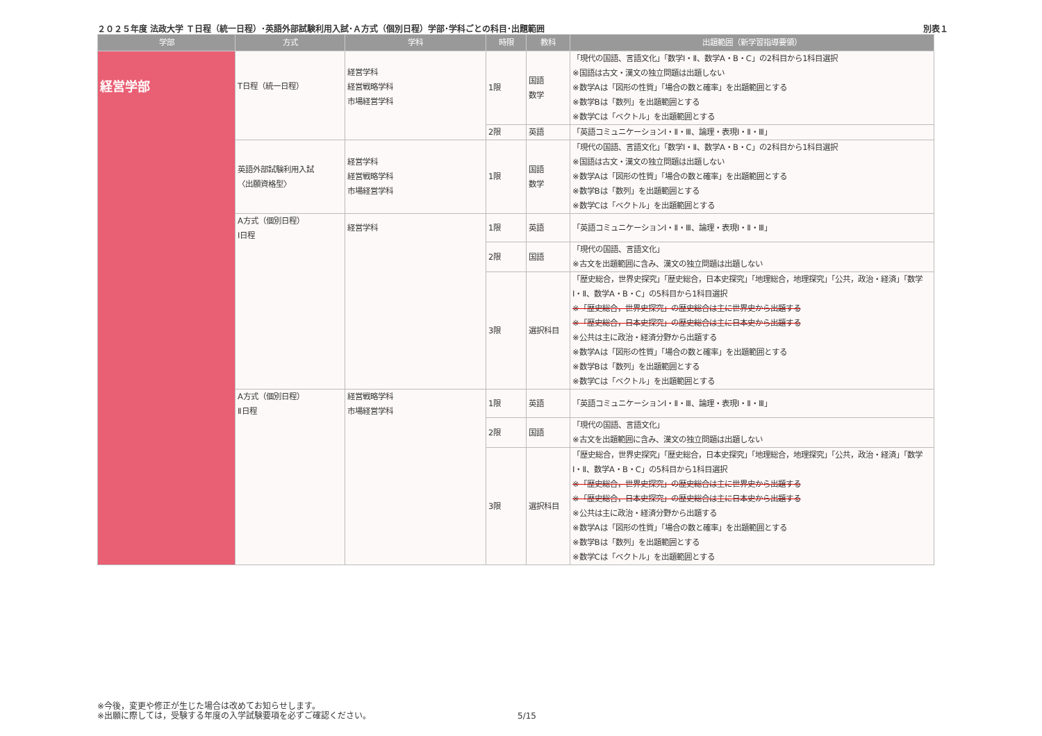２０２５年度 法政大学 Ｔ日程（統一日程）･英語外部試験利用入試･Ａ方式（個別日程）学部･学科ごとの科目･出題範囲 別表１
| 学部 | 方式 | 学科 | 時限 | 教科 | 出題範囲（新学習指導要領） |
| --- | --- | --- | --- | --- | --- |
| 経営学部 | T日程（統一日程） | 経営学科 経営戦略学科 市場経営学科 | 1限 | 国語 数学 | 「現代の国語、言語文化」「数学Ⅰ・Ⅱ、数学A・B・C」の2科目から1科目選択 ※国語は古文・漢文の独立問題は出題しない ※数学Aは「図形の性質」「場合の数と確率」を出題範囲とする ※数学Bは「数列」を出題範囲とする ※数学Cは「ベクトル」を出題範囲とする |
| | | | 2限 | 英語 | 「英語コミュニケーションⅠ・Ⅱ・Ⅲ、論理・表現Ⅰ・Ⅱ・Ⅲ」 |
| | 英語外部試験利用入試 〈出願資格型〉 | 経営学科 経営戦略学科 市場経営学科 | 1限 | 国語 数学 | 「現代の国語、言語文化」「数学Ⅰ・Ⅱ、数学A・B・C」の2科目から1科目選択 ※国語は古文・漢文の独立問題は出題しない ※数学Aは「図形の性質」「場合の数と確率」を出題範囲とする ※数学Bは「数列」を出題範囲とする ※数学Cは「ベクトル」を出題範囲とする |
| | A方式（個別日程） Ⅰ日程 | 経営学科 | 1限 | 英語 | 「英語コミュニケーションⅠ・Ⅱ・Ⅲ、論理・表現Ⅰ・Ⅱ・Ⅲ」 |
| | | | 2限 | 国語 | 「現代の国語、言語文化」 ※古文を出題範囲に含み、漢文の独立問題は出題しない |
| | | | 3限 | 選択科目 | 「歴史総合，世界史探究」「歴史総合，日本史探究」「地理総合，地理探究」「公共，政治・経済」「数学Ⅰ・Ⅱ、数学A・B・C」の5科目から1科目選択 ※「歴史総合，世界史探究」の歴史総合は主に世界史から出題する ※「歴史総合，日本史探究」の歴史総合は主に日本史から出題する ※公共は主に政治・経済分野から出題する ※数学Aは「図形の性質」「場合の数と確率」を出題範囲とする ※数学Bは「数列」を出題範囲とする ※数学Cは「ベクトル」を出題範囲とする |
| | A方式（個別日程） Ⅱ日程 | 経営戦略学科 市場経営学科 | 1限 | 英語 | 「英語コミュニケーションⅠ・Ⅱ・Ⅲ、論理・表現Ⅰ・Ⅱ・Ⅲ」 |
| | | | 2限 | 国語 | 「現代の国語、言語文化」 ※古文を出題範囲に含み、漢文の独立問題は出題しない |
| | | | 3限 | 選択科目 | 「歴史総合，世界史探究」「歴史総合，日本史探究」「地理総合，地理探究」「公共，政治・経済」「数学Ⅰ・Ⅱ、数学A・B・C」の5科目から1科目選択 ※「歴史総合，世界史探究」の歴史総合は主に世界史から出題する ※「歴史総合，日本史探究」の歴史総合は主に日本史から出題する ※公共は主に政治・経済分野から出題する ※数学Aは「図形の性質」「場合の数と確率」を出題範囲とする ※数学Bは「数列」を出題範囲とする ※数学Cは「ベクトル」を出題範囲とする |
※今後，変更や修正が生じた場合は改めてお知らせします。
※出願に際しては，受験する年度の入学試験要項を必ずご確認ください。
5/15